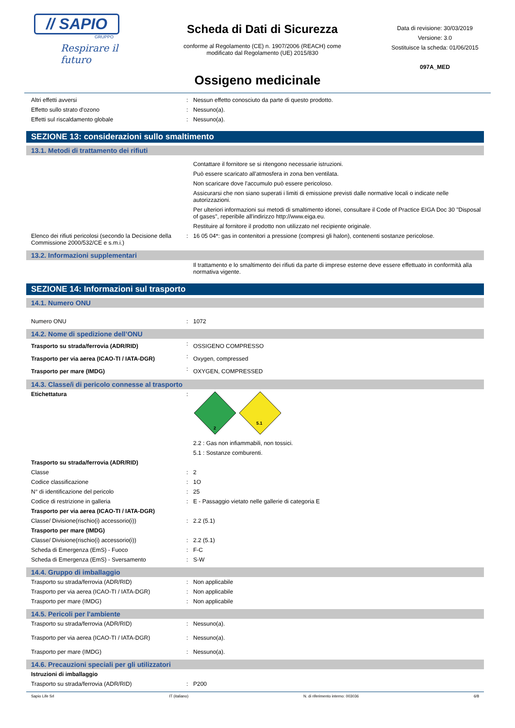// SAPIO
GRUPPO
Respirare il futuro
Scheda di Dati di Sicurezza
conforme al Regolamento (CE) n. 1907/2006 (REACH) come
modificato dal Regolamento (UE) 2015/830
Data di revisione: 30/03/2019
Versione: 3.0
Sostituisce la scheda: 01/06/2015
097A_MED
Ossigeno medicinale
| Altri effetti avversi | : | Nessun effetto conosciuto da parte di questo prodotto. |
| Effetto sullo strato d'ozono | : | Nessuno(a). |
| Effetti sul riscaldamento globale | : | Nessuno(a). |
SEZIONE 13: considerazioni sullo smaltimento
13.1. Metodi di trattamento dei rifiuti
| | | Contattare il fornitore se si ritengono necessarie istruzioni. |
| | | Può essere scaricato all'atmosfera in zona ben ventilata. |
| | | Non scaricare dove l'accumulo può essere pericoloso. |
| | | Assicurarsi che non siano superati i limiti di emissione previsti dalle normative locali o indicate nelle autorizzazioni. |
| | | Per ulteriori informazioni sui metodi di smaltimento idonei, consultare il Code of Practice EIGA Doc 30 "Disposal of gases", reperibile all'indirizzo http://www.eiga.eu. |
| | | Restituire al fornitore il prodotto non utilizzato nel recipiente originale. |
| Elenco dei rifiuti pericolosi (secondo la Decisione della Commissione 2000/532/CE e s.m.i.) | : | 16 05 04*: gas in contenitori a pressione (compresi gli halon), contenenti sostanze pericolose. |
13.2. Informazioni supplementari
| | | Il trattamento e lo smaltimento dei rifiuti da parte di imprese esterne deve essere effettuato in conformità alla normativa vigente. |
SEZIONE 14: Informazioni sul trasporto
14.1. Numero ONU
| Numero ONU | : | 1072 |
14.2. Nome di spedizione dell’ONU
| Trasporto su strada/ferrovia (ADR/RID) | : | OSSIGENO COMPRESSO |
| Trasporto per via aerea (ICAO-TI / IATA-DGR) | : | Oxygen, compressed |
| Trasporto per mare (IMDG) | : | OXYGEN, COMPRESSED |
14.3. Classe/i di pericolo connesse al trasporto
| Etichettatura | : | 2 5.1 |
| | | 2.2 : Gas non infiammabili, non tossici. |
| | | 5.1 : Sostanze comburenti. |
| Trasporto su strada/ferrovia (ADR/RID) | | |
| Classe | : | 2 |
| Codice classificazione | : | 1O |
| N° di identificazione del pericolo | : | 25 |
| Codice di restrizione in galleria | : | E - Passaggio vietato nelle gallerie di categoria E |
| Trasporto per via aerea (ICAO-TI / IATA-DGR) | | |
| Classe/ Divisione(rischio(i) accessorio(i)) | : | 2.2 (5.1) |
| Trasporto per mare (IMDG) | | |
| Classe/ Divisione(rischio(i) accessorio(i)) | : | 2.2 (5.1) |
| Scheda di Emergenza (EmS) - Fuoco | : | F-C |
| Scheda di Emergenza (EmS) - Sversamento | : | S-W |
14.4. Gruppo di imballaggio
| Trasporto su strada/ferrovia (ADR/RID) | : | Non applicabile |
| Trasporto per via aerea (ICAO-TI / IATA-DGR) | : | Non applicabile |
| Trasporto per mare (IMDG) | : | Non applicabile |
14.5. Pericoli per l'ambiente
| Trasporto su strada/ferrovia (ADR/RID) | : | Nessuno(a). |
| Trasporto per via aerea (ICAO-TI / IATA-DGR) | : | Nessuno(a). |
| Trasporto per mare (IMDG) | : | Nessuno(a). |
14.6. Precauzioni speciali per gli utilizzatori
| Istruzioni di imballaggio | | |
| Trasporto su strada/ferrovia (ADR/RID) | : | P200 |
Sapio Life Srl IT (italiano) N. di riferimento interno: 003036 6/8